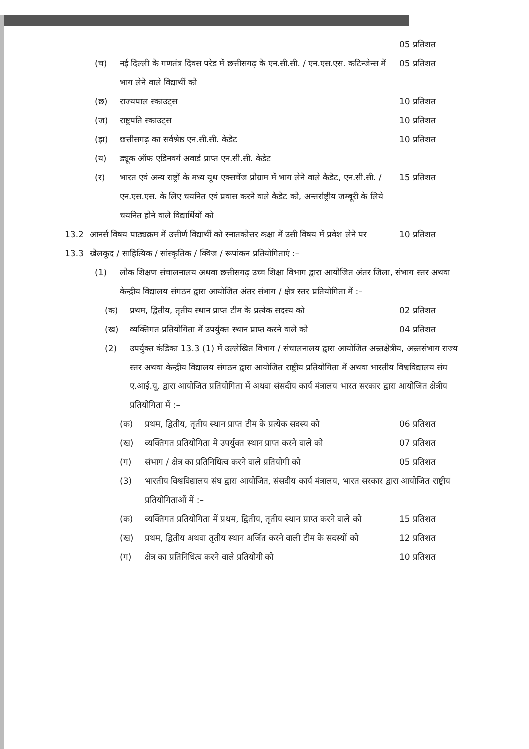05 प्रतिशत
(च) नई दिल्ली के गणतंत्र दिवस परेड में छत्तीसगढ़ के एन.सी.सी. / एन.एस.एस. कटिन्जेन्स में भाग लेने वाले विद्यार्थी को 05 प्रतिशत
(छ) राज्यपाल स्काउट्स 10 प्रतिशत
(ज) राष्ट्रपति स्काउट्स 10 प्रतिशत
(झ) छत्तीसगढ़ का सर्वश्रेष्ठ एन.सी.सी. केडेट 10 प्रतिशत
(य) ड्यूक ऑफ एडिनवर्ग अवार्ड प्राप्त एन.सी.सी. केडेट
(र) भारत एवं अन्य राष्ट्रों के मध्य यूथ एक्सचेंज प्रोग्राम में भाग लेने वाले कैडेट, एन.सी.सी. / एन.एस.एस. के लिए चयनित एवं प्रवास करने वाले कैडेट को, अन्तर्राष्ट्रीय जम्बूरी के लिये चयनित होने वाले विद्यार्थियों को 15 प्रतिशत
13.2 आनर्स विषय पाठ्यक्रम में उत्तीर्ण विद्यार्थी को स्नातकोत्तर कक्षा में उसी विषय में प्रवेश लेने पर 10 प्रतिशत
13.3 खेलकूद / साहित्यिक / सांस्कृतिक / क्विज / रूपांकन प्रतियोगिताएं :–
(1) लोक शिक्षण संचालनालय अथवा छत्तीसगढ़ उच्च शिक्षा विभाग द्वारा आयोजित अंतर जिला, संभाग स्तर अथवा केन्द्रीय विद्यालय संगठन द्वारा आयोजित अंतर संभाग / क्षेत्र स्तर प्रतियोगिता में :–
(क) प्रथम, द्वितीय, तृतीय स्थान प्राप्त टीम के प्रत्येक सदस्य को 02 प्रतिशत
(ख) व्यक्तिगत प्रतियोगिता में उपर्युक्त स्थान प्राप्त करने वाले को 04 प्रतिशत
(2) उपर्युक्त कंडिका 13.3 (1) में उल्लेखित विभाग / संचालनालय द्वारा आयोजित अन्र्तक्षेत्रीय, अन्र्तसंभाग राज्य स्तर अथवा केन्द्रीय विद्यालय संगठन द्वारा आयोजित राष्ट्रीय प्रतियोगिता में अथवा भारतीय विश्वविद्यालय संघ ए.आई.यू. द्वारा आयोजित प्रतियोगिता में अथवा संसदीय कार्य मंत्रालय भारत सरकार द्वारा आयोजित क्षेत्रीय प्रतियोगिता में :–
(क) प्रथम, द्वितीय, तृतीय स्थान प्राप्त टीम के प्रत्येक सदस्य को 06 प्रतिशत
(ख) व्यक्तिगत प्रतियोगिता मे उपर्युक्त स्थान प्राप्त करने वाले को 07 प्रतिशत
(ग) संभाग / क्षेत्र का प्रतिनिधित्व करने वाले प्रतियोगी को 05 प्रतिशत
(3) भारतीय विश्वविद्यालय संघ द्वारा आयोजित, संसदीय कार्य मंत्रालय, भारत सरकार द्वारा आयोजित राष्ट्रीय प्रतियोगिताओं में :–
(क) व्यक्तिगत प्रतियोगिता में प्रथम, द्वितीय, तृतीय स्थान प्राप्त करने वाले को 15 प्रतिशत
(ख) प्रथम, द्वितीय अथवा तृतीय स्थान अर्जित करने वाली टीम के सदस्यों को 12 प्रतिशत
(ग) क्षेत्र का प्रतिनिधित्व करने वाले प्रतियोगी को 10 प्रतिशत